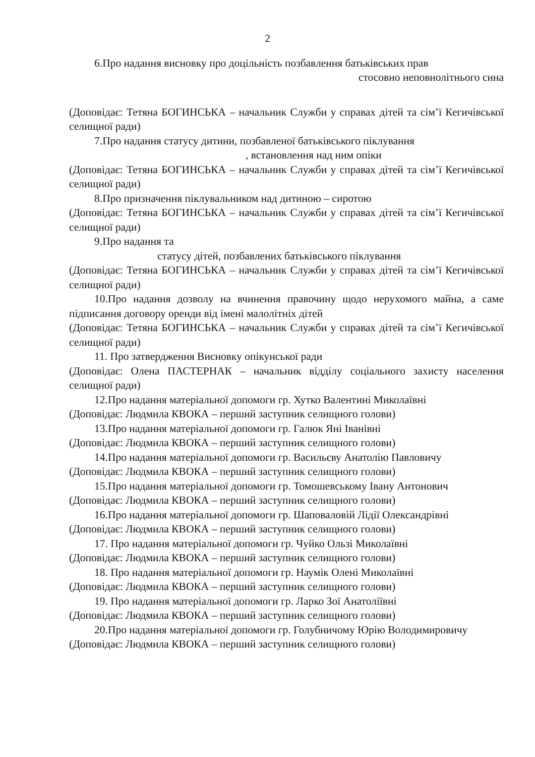2
6.Про надання висновку про доцільність позбавлення батьківських прав
стосовно неповнолітнього сина
(Доповідає: Тетяна БОГИНСЬКА – начальник Служби у справах дітей та сім’ї Кегичівської селищної ради)
7.Про надання статусу дитини, позбавленої батьківського піклування
, встановлення над ним опіки
(Доповідає: Тетяна БОГИНСЬКА – начальник Служби у справах дітей та сім’ї Кегичівської селищної ради)
8.Про призначення піклувальником над дитиною – сиротою
(Доповідає: Тетяна БОГИНСЬКА – начальник Служби у справах дітей та сім’ї Кегичівської селищної ради)
9.Про надання та
статусу дітей, позбавлених батьківського піклування
(Доповідає: Тетяна БОГИНСЬКА – начальник Служби у справах дітей та сім’ї Кегичівської селищної ради)
10.Про надання дозволу на вчинення правочину щодо нерухомого майна, а саме підписання договору оренди від імені малолітніх дітей
(Доповідає: Тетяна БОГИНСЬКА – начальник Служби у справах дітей та сім’ї Кегичівської селищної ради)
11. Про затвердження Висновку опікунської ради
(Доповідає: Олена ПАСТЕРНАК – начальник відділу соціального захисту населення селищної ради)
12.Про надання матеріальної допомоги гр. Хутко Валентині Миколаївні
(Доповідає: Людмила КВОКА – перший заступник селищного голови)
13.Про надання матеріальної допомоги гр. Галюк Яні Іванівні
(Доповідає: Людмила КВОКА – перший заступник селищного голови)
14.Про надання матеріальної допомоги гр. Васильєву Анатолію Павловичу
(Доповідає: Людмила КВОКА – перший заступник селищного голови)
15.Про надання матеріальної допомоги гр. Томошевському Івану Антонович
(Доповідає: Людмила КВОКА – перший заступник селищного голови)
16.Про надання матеріальної допомоги гр. Шаповаловій Лідії Олександрівні
(Доповідає: Людмила КВОКА – перший заступник селищного голови)
17. Про надання матеріальної допомоги гр. Чуйко Ользі Миколаївні
(Доповідає: Людмила КВОКА – перший заступник селищного голови)
18. Про надання матеріальної допомоги гр. Наумік Олені Миколаївні
(Доповідає: Людмила КВОКА – перший заступник селищного голови)
19. Про надання матеріальної допомоги гр. Ларко Зої Анатоліївні
(Доповідає: Людмила КВОКА – перший заступник селищного голови)
20.Про надання матеріальної допомоги гр. Голубничому Юрію Володимировичу
(Доповідає: Людмила КВОКА – перший заступник селищного голови)